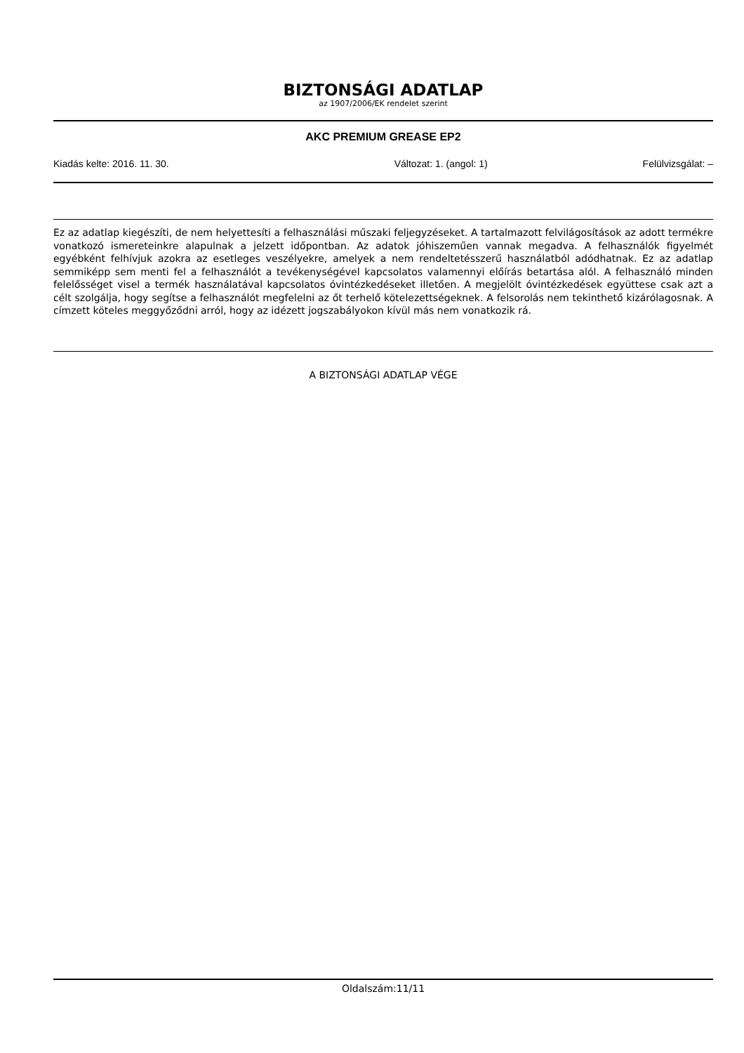BIZTONSÁGI ADATLAP
az 1907/2006/EK rendelet szerint
AKC PREMIUM GREASE EP2
Kiadás kelte: 2016. 11. 30. Változat: 1. (angol: 1) Felülvizsgálat: –
Ez az adatlap kiegészíti, de nem helyettesíti a felhasználási műszaki feljegyzéseket. A tartalmazott felvilágosítások az adott termékre vonatkozó ismereteinkre alapulnak a jelzett időpontban. Az adatok jóhiszeműen vannak megadva. A felhasználók figyelmét egyébként felhívjuk azokra az esetleges veszélyekre, amelyek a nem rendeltetésszerű használatból adódhatnak. Ez az adatlap semmiképp sem menti fel a felhasználót a tevékenységével kapcsolatos valamennyi előírás betartása alól. A felhasználó minden felelősséget visel a termék használatával kapcsolatos óvintézkedéseket illetően. A megjelölt óvintézkedések együttese csak azt a célt szolgálja, hogy segítse a felhasználót megfelelni az őt terhelő kötelezettségeknek. A felsorolás nem tekinthető kizárólagosnak. A címzett köteles meggyőződni arról, hogy az idézett jogszabályokon kívül más nem vonatkozik rá.
A BIZTONSÁGI ADATLAP VÉGE
Oldalszám:11/11